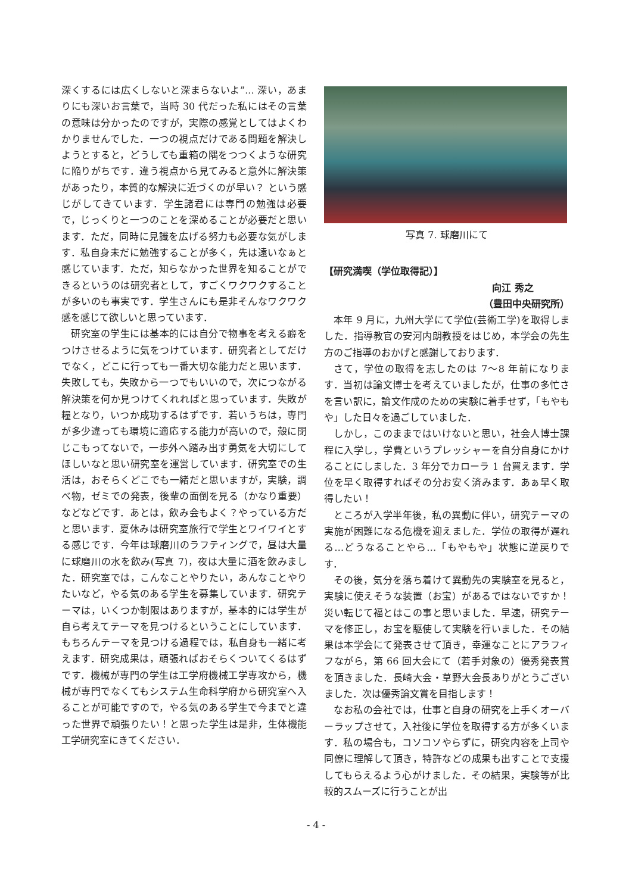深くするには広くしないと深まらないよ”... 深い，あまりにも深いお言葉で，当時 30 代だった私にはその言葉の意味は分かったのですが，実際の感覚としてはよくわかりませんでした．一つの視点だけである問題を解決しようとすると，どうしても重箱の隅をつつくような研究に陥りがちです．違う視点から見てみると意外に解決策があったり，本質的な解決に近づくのが早い？ という感じがしてきています．学生諸君には専門の勉強は必要で，じっくりと一つのことを深めることが必要だと思います．ただ，同時に見識を広げる努力も必要な気がします．私自身未だに勉強することが多く，先は遠いなぁと感じています．ただ，知らなかった世界を知ることができるというのは研究者として，すごくワクワクすることが多いのも事実です．学生さんにも是非そんなワクワク感を感じて欲しいと思っています．
研究室の学生には基本的には自分で物事を考える癖をつけさせるように気をつけています．研究者としてだけでなく，どこに行っても一番大切な能力だと思います．失敗しても，失敗から一つでもいいので，次につながる解決策を何か見つけてくれればと思っています．失敗が糧となり，いつか成功するはずです．若いうちは，専門が多少違っても環境に適応する能力が高いので，殻に閉じこもってないで，一歩外へ踏み出す勇気を大切にしてほしいなと思い研究室を運営しています．研究室での生活は，おそらくどこでも一緒だと思いますが，実験，調べ物，ゼミでの発表，後輩の面倒を見る（かなり重要）などなどです．あとは，飲み会もよく？やっている方だと思います．夏休みは研究室旅行で学生とワイワイとする感じです．今年は球磨川のラフティングで，昼は大量に球磨川の水を飲み(写真 7)，夜は大量に酒を飲みました．研究室では，こんなことやりたい，あんなことやりたいなど，やる気のある学生を募集しています．研究テーマは，いくつか制限はありますが，基本的には学生が自ら考えてテーマを見つけるということにしています．もちろんテーマを見つける過程では，私自身も一緒に考えます．研究成果は，頑張ればおそらくついてくるはずです．機械が専門の学生は工学府機械工学専攻から，機械が専門でなくてもシステム生命科学府から研究室へ入ることが可能ですので，やる気のある学生で今までと違った世界で頑張りたい！と思った学生は是非，生体機能工学研究室にきてください．
写真 7. 球磨川にて
【研究満喫（学位取得記）】
向江 秀之
（豊田中央研究所）
本年 9 月に，九州大学にて学位(芸術工学)を取得しました．指導教官の安河内朗教授をはじめ，本学会の先生方のご指導のおかげと感謝しております．
さて，学位の取得を志したのは 7〜8 年前になります．当初は論文博士を考えていましたが，仕事の多忙さを言い訳に，論文作成のための実験に着手せず，「もやもや」した日々を過ごしていました．
しかし，このままではいけないと思い，社会人博士課程に入学し，学費というプレッシャーを自分自身にかけることにしました．3 年分でカローラ 1 台買えます．学位を早く取得すればその分お安く済みます．あぁ早く取得したい！
ところが入学半年後，私の異動に伴い，研究テーマの実施が困難になる危機を迎えました．学位の取得が遅れる…どうなることやら…「もやもや」状態に逆戻りです．
その後，気分を落ち着けて異動先の実験室を見ると，実験に使えそうな装置（お宝）があるではないですか！災い転じて福とはこの事と思いました．早速，研究テーマを修正し，お宝を駆使して実験を行いました．その結果は本学会にて発表させて頂き，幸運なことにアラフィフながら，第 66 回大会にて（若手対象の）優秀発表賞を頂きました．長崎大会・草野大会長ありがとうございました．次は優秀論文賞を目指します！
なお私の会社では，仕事と自身の研究を上手くオーバーラップさせて，入社後に学位を取得する方が多くいます．私の場合も，コソコソやらずに，研究内容を上司や同僚に理解して頂き，特許などの成果も出すことで支援してもらえるよう心がけました．その結果，実験等が比較的スムーズに行うことが出
- 4 -